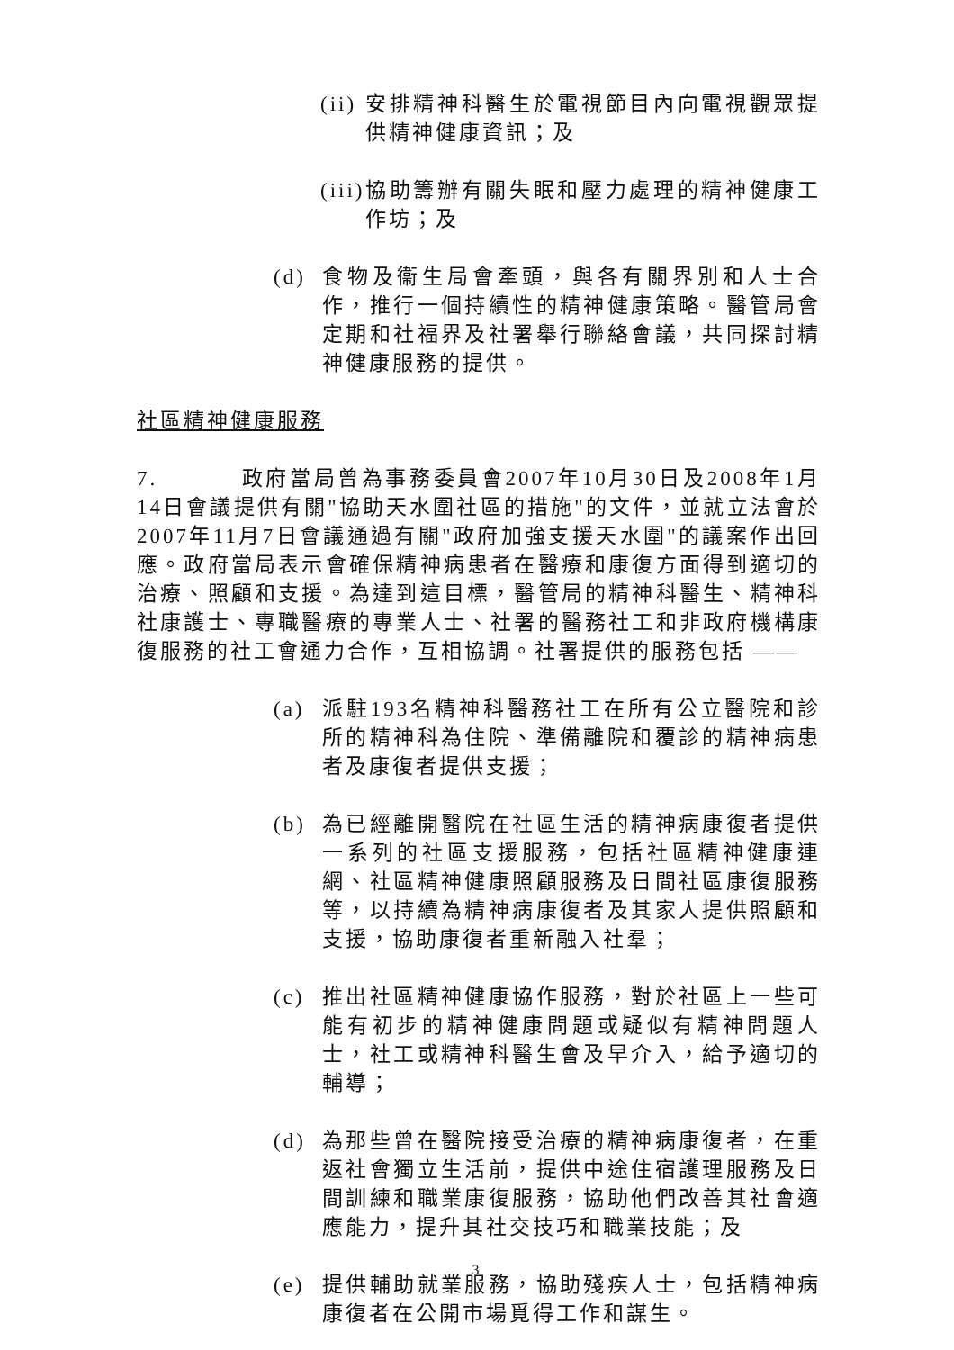(ii) 安排精神科醫生於電視節目內向電視觀眾提供精神健康資訊；及
(iii) 協助籌辦有關失眠和壓力處理的精神健康工作坊；及
(d) 食物及衞生局會牽頭，與各有關界別和人士合作，推行一個持續性的精神健康策略。醫管局會定期和社福界及社署舉行聯絡會議，共同探討精神健康服務的提供。
社區精神健康服務
7. 政府當局曾為事務委員會2007年10月30日及2008年1月14日會議提供有關"協助天水圍社區的措施"的文件，並就立法會於2007年11月7日會議通過有關"政府加強支援天水圍"的議案作出回應。政府當局表示會確保精神病患者在醫療和康復方面得到適切的治療、照顧和支援。為達到這目標，醫管局的精神科醫生、精神科社康護士、專職醫療的專業人士、社署的醫務社工和非政府機構康復服務的社工會通力合作，互相協調。社署提供的服務包括 ——
(a) 派駐193名精神科醫務社工在所有公立醫院和診所的精神科為住院、準備離院和覆診的精神病患者及康復者提供支援；
(b) 為已經離開醫院在社區生活的精神病康復者提供一系列的社區支援服務，包括社區精神健康連網、社區精神健康照顧服務及日間社區康復服務等，以持續為精神病康復者及其家人提供照顧和支援，協助康復者重新融入社羣；
(c) 推出社區精神健康協作服務，對於社區上一些可能有初步的精神健康問題或疑似有精神問題人士，社工或精神科醫生會及早介入，給予適切的輔導；
(d) 為那些曾在醫院接受治療的精神病康復者，在重返社會獨立生活前，提供中途住宿護理服務及日間訓練和職業康復服務，協助他們改善其社會適應能力，提升其社交技巧和職業技能；及
(e) 提供輔助就業服務，協助殘疾人士，包括精神病康復者在公開市場覓得工作和謀生。
3